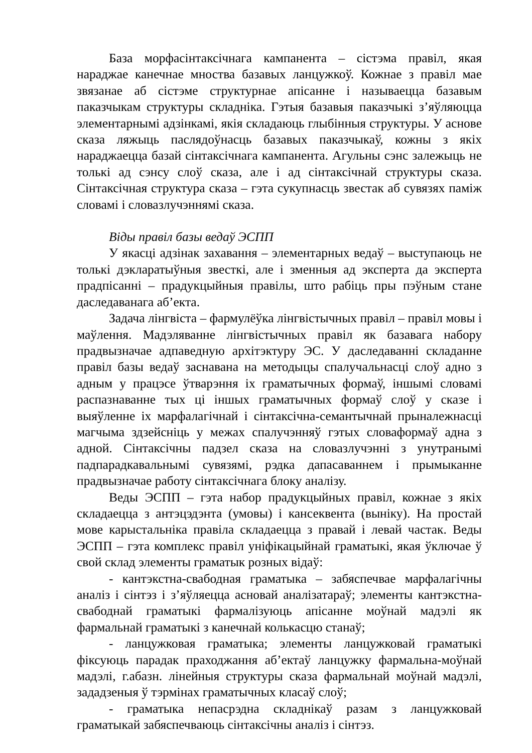База морфасінтаксічнага кампанента – сістэма правіл, якая нараджае канечнае мноства базавых ланцужкоў. Кожнае з правіл мае звязанае аб сістэме структурнае апісанне і называецца базавым паказчыкам структуры складніка. Гэтыя базавыя паказчыкі з’яўляюцца элементарнымі адзінкамі, якія складаюць глыбінныя структуры. У аснове сказа ляжыць паслядоўнасць базавых паказчыкаў, кожны з якіх нараджаецца базай сінтаксічнага кампанента. Агульны сэнс залежыць не толькі ад сэнсу слоў сказа, але і ад сінтаксічнай структуры сказа. Сінтаксічная структура сказа – гэта сукупнасць звестак аб сувязях паміж словамі і словазлучэннямі сказа.
Віды правіл базы ведаў ЭСПП
У якасці адзінак захавання – элементарных ведаў – выступаюць не толькі дэкларатыўныя звесткі, але і зменныя ад эксперта да эксперта прадпісанні – прадукцыйныя правілы, што рабіць пры пэўным стане даследаванага аб’екта.
Задача лінгвіста – фармулёўка лінгвістычных правіл – правіл мовы і маўлення. Мадэляванне лінгвістычных правіл як базавага набору прадвызначае адпаведную архітэктуру ЭС. У даследаванні складанне правіл базы ведаў заснавана на методыцы спалучальнасці слоў адно з адным у працэсе ўтварэння іх граматычных формаў, іншымі словамі распазнаванне тых ці іншых граматычных формаў слоў у сказе і выяўленне іх марфалагічнай і сінтаксічна-семантычнай прыналежнасці магчыма здзейсніць у межах спалучэнняў гэтых словаформаў адна з адной. Сінтаксічны падзел сказа на словазлучэнні з унутранымі падпарадкавальнымі сувязямі, рэдка дапасаваннем і прымыканне прадвызначае работу сінтаксічнага блоку аналізу.
Веды ЭСПП – гэта набор прадукцыйных правіл, кожнае з якіх складаецца з антэцэдэнта (умовы) і кансеквента (выніку). На простай мове карыстальніка правіла складаецца з правай і левай частак. Веды ЭСПП – гэта комплекс правіл уніфікацыйнай граматыкі, якая ўключае ў свой склад элементы граматык розных відаў:
- кантэкстна-свабодная граматыка – забяспечвае марфалагічны аналіз і сінтэз і з’яўляецца асновай аналізатараў; элементы кантэкстна-свабоднай граматыкі фармалізуюць апісанне моўнай мадэлі як фармальнай граматыкі з канечнай колькасцю станаў;
- ланцужковая граматыка; элементы ланцужковай граматыкі фіксуюць парадак праходжання аб’ектаў ланцужку фармальна-моўнай мадэлі, г.абазн. лінейныя структуры сказа фармальнай моўнай мадэлі, зададзеныя ў тэрмінах граматычных класаў слоў;
- граматыка непасрэдна складнікаў разам з ланцужковай граматыкай забяспечваюць сінтаксічны аналіз і сінтэз.